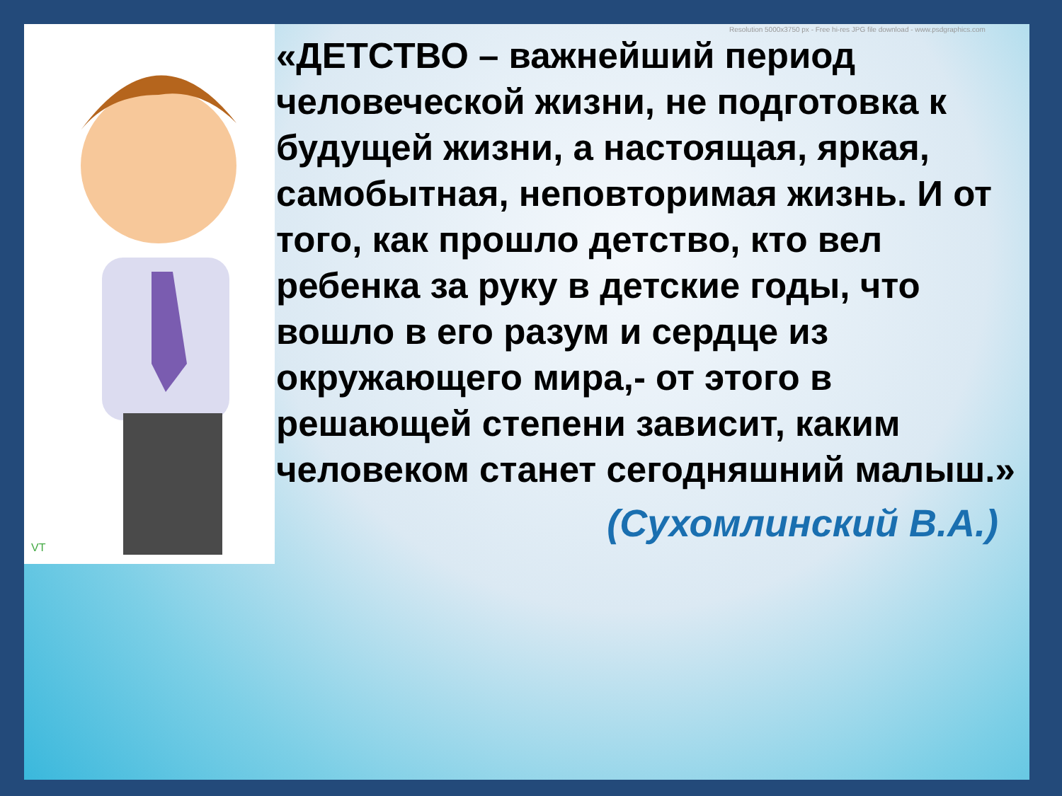VT
Resolution 5000x3750 px - Free hi-res JPG file download - www.psdgraphics.com
«ДЕТСТВО – важнейший период человеческой жизни, не подготовка к будущей жизни, а настоящая, яркая, самобытная, неповторимая жизнь. И от того, как прошло детство, кто вел ребенка за руку в детские годы, что вошло в его разум и сердце из окружающего мира,- от этого в решающей степени зависит, каким человеком станет сегодняшний малыш.»
(Сухомлинский В.А.)